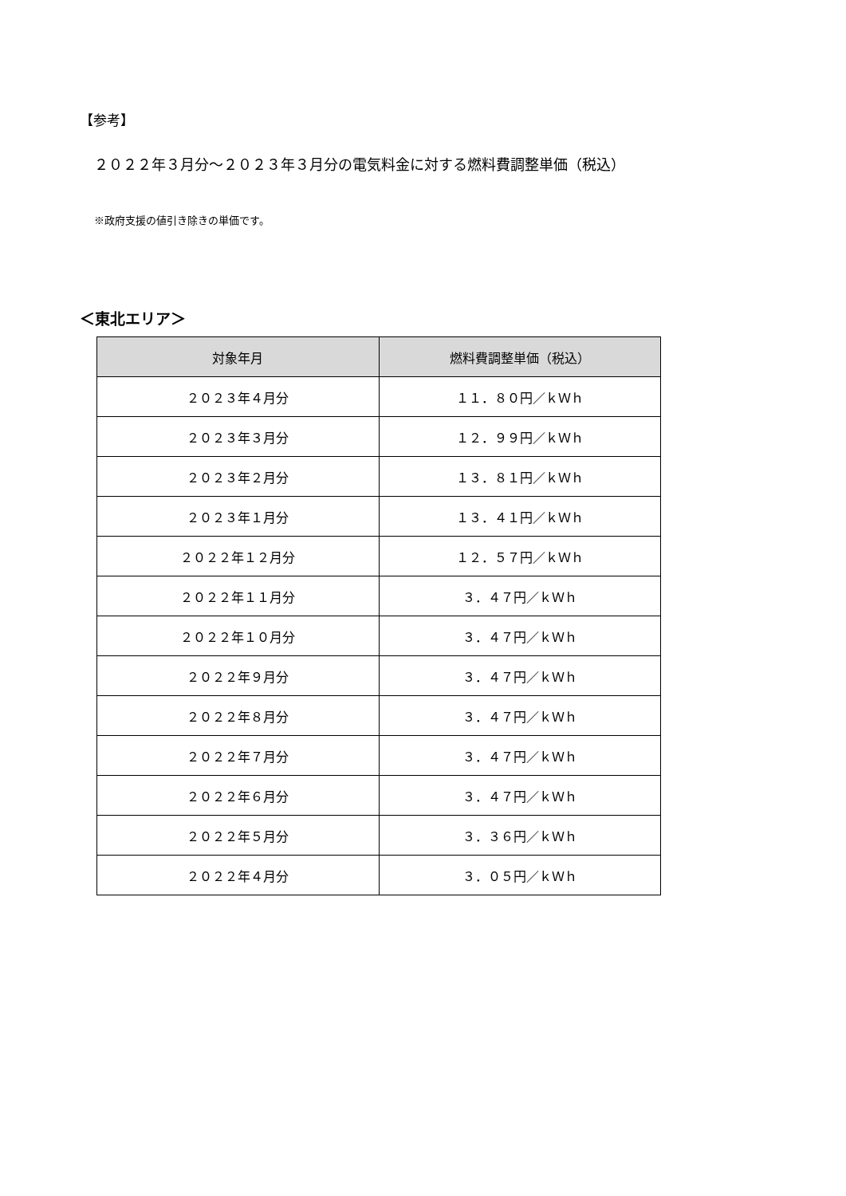【参考】
２０２２年３月分～２０２３年３月分の電気料金に対する燃料費調整単価（税込）
※政府支援の値引き除きの単価です。
＜東北エリア＞
| 対象年月 | 燃料費調整単価（税込） |
| --- | --- |
| ２０２３年４月分 | １１．８０円／ｋＷｈ |
| ２０２３年３月分 | １２．９９円／ｋＷｈ |
| ２０２３年２月分 | １３．８１円／ｋＷｈ |
| ２０２３年１月分 | １３．４１円／ｋＷｈ |
| ２０２２年１２月分 | １２．５７円／ｋＷｈ |
| ２０２２年１１月分 | ３．４７円／ｋＷｈ |
| ２０２２年１０月分 | ３．４７円／ｋＷｈ |
| ２０２２年９月分 | ３．４７円／ｋＷｈ |
| ２０２２年８月分 | ３．４７円／ｋＷｈ |
| ２０２２年７月分 | ３．４７円／ｋＷｈ |
| ２０２２年６月分 | ３．４７円／ｋＷｈ |
| ２０２２年５月分 | ３．３６円／ｋＷｈ |
| ２０２２年４月分 | ３．０５円／ｋＷｈ |